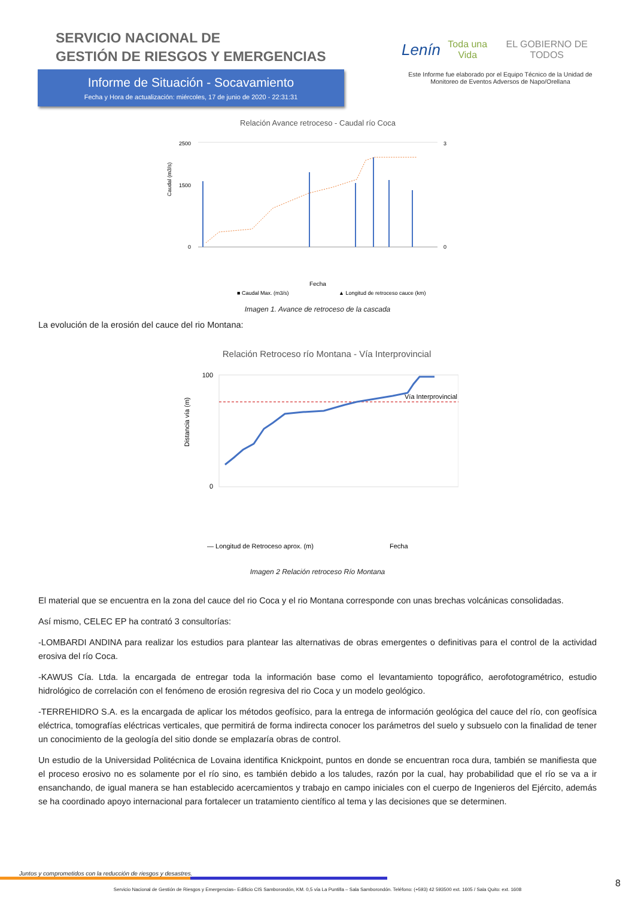SERVICIO NACIONAL DE
GESTIÓN DE RIESGOS Y EMERGENCIAS
Informe de Situación - Socavamiento
Fecha y Hora de actualización: miércoles, 17 de junio de 2020 - 22:31:31
Lenín Toda una Vida EL GOBIERNO DE TODOS
Este Informe fue elaborado por el Equipo Técnico de la Unidad de
Monitoreo de Eventos Adversos de Napo/Orellana
Relación Avance retroceso - Caudal río Coca
2500
1500
0
3
0
Fecha
■ Caudal Max. (m3/s)
▲ Longitud de retroceso cauce (km)
Caudal (m3/s)
Imagen 1. Avance de retroceso de la cascada
La evolución de la erosión del cauce del rio Montana:
Relación Retroceso río Montana - Vía Interprovincial
Vía Interprovincial
100
0
Distancia vía (m)
— Longitud de Retroceso aprox. (m)
Fecha
Imagen 2 Relación retroceso Río Montana
El material que se encuentra en la zona del cauce del rio Coca y el rio Montana corresponde con unas brechas volcánicas consolidadas.
Así mismo, CELEC EP ha contrató 3 consultorías:
-LOMBARDI ANDINA para realizar los estudios para plantear las alternativas de obras emergentes o definitivas para el control de la actividad erosiva del río Coca.
-KAWUS Cía. Ltda. la encargada de entregar toda la información base como el levantamiento topográfico, aerofotogramétrico, estudio hidrológico de correlación con el fenómeno de erosión regresiva del rio Coca y un modelo geológico.
-TERREHIDRO S.A. es la encargada de aplicar los métodos geofísico, para la entrega de información geológica del cauce del río, con geofísica eléctrica, tomografías eléctricas verticales, que permitirá de forma indirecta conocer los parámetros del suelo y subsuelo con la finalidad de tener un conocimiento de la geología del sitio donde se emplazaría obras de control.
Un estudio de la Universidad Politécnica de Lovaina identifica Knickpoint, puntos en donde se encuentran roca dura, también se manifiesta que el proceso erosivo no es solamente por el río sino, es también debido a los taludes, razón por la cual, hay probabilidad que el río se va a ir ensanchando, de igual manera se han establecido acercamientos y trabajo en campo iniciales con el cuerpo de Ingenieros del Ejército, además se ha coordinado apoyo internacional para fortalecer un tratamiento científico al tema y las decisiones que se determinen.
Juntos y comprometidos con la reducción de riesgos y desastres.
Servicio Nacional de Gestión de Riesgos y Emergencias– Edificio CIS Samborondón, KM. 0,5 vía La Puntilla – Sala Samborondón. Teléfono: (+593) 42 593500 ext. 1605 / Sala Quito: ext. 1608
8